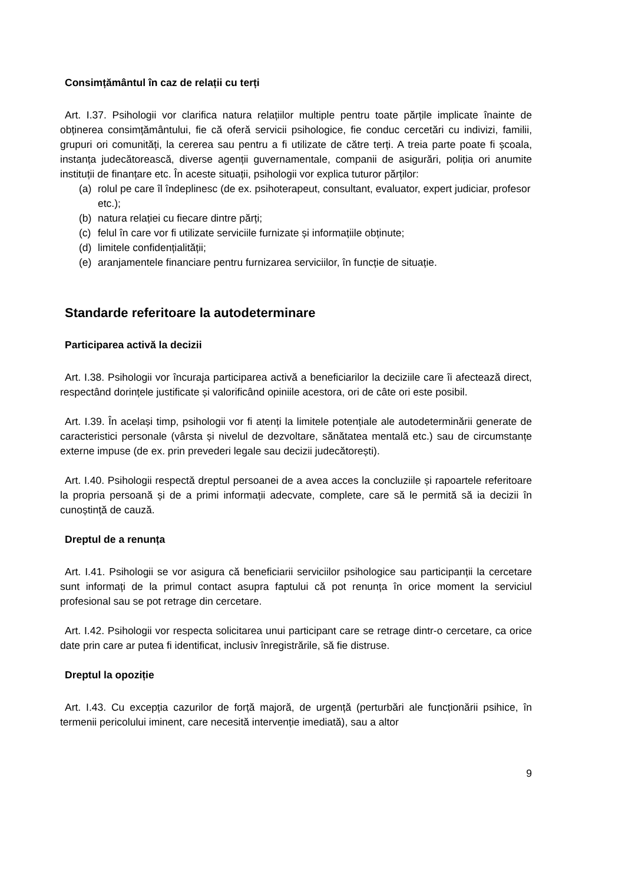Consimțământul în caz de relații cu terți
Art. I.37. Psihologii vor clarifica natura relațiilor multiple pentru toate părțile implicate înainte de obținerea consimțământului, fie că oferă servicii psihologice, fie conduc cercetări cu indivizi, familii, grupuri ori comunități, la cererea sau pentru a fi utilizate de către terți. A treia parte poate fi școala, instanța judecătorească, diverse agenții guvernamentale, companii de asigurări, poliția ori anumite instituții de finanțare etc. În aceste situații, psihologii vor explica tuturor părților:
(a) rolul pe care îl îndeplinesc (de ex. psihoterapeut, consultant, evaluator, expert judiciar, profesor etc.);
(b) natura relației cu fiecare dintre părți;
(c) felul în care vor fi utilizate serviciile furnizate și informațiile obținute;
(d) limitele confidențialității;
(e) aranjamentele financiare pentru furnizarea serviciilor, în funcție de situație.
Standarde referitoare la autodeterminare
Participarea activă la decizii
Art. I.38. Psihologii vor încuraja participarea activă a beneficiarilor la deciziile care îi afectează direct, respectând dorințele justificate și valorificând opiniile acestora, ori de câte ori este posibil.
Art. I.39. În același timp, psihologii vor fi atenți la limitele potențiale ale autodeterminării generate de caracteristici personale (vârsta și nivelul de dezvoltare, sănătatea mentală etc.) sau de circumstanțe externe impuse (de ex. prin prevederi legale sau decizii judecătorești).
Art. I.40. Psihologii respectă dreptul persoanei de a avea acces la concluziile și rapoartele referitoare la propria persoană și de a primi informații adecvate, complete, care să le permită să ia decizii în cunoștință de cauză.
Dreptul de a renunța
Art. I.41. Psihologii se vor asigura că beneficiarii serviciilor psihologice sau participanții la cercetare sunt informați de la primul contact asupra faptului că pot renunța în orice moment la serviciul profesional sau se pot retrage din cercetare.
Art. I.42. Psihologii vor respecta solicitarea unui participant care se retrage dintr-o cercetare, ca orice date prin care ar putea fi identificat, inclusiv înregistrările, să fie distruse.
Dreptul la opoziție
Art. I.43. Cu excepția cazurilor de forță majoră, de urgență (perturbări ale funcționării psihice, în termenii pericolului iminent, care necesită intervenție imediată), sau a altor
9